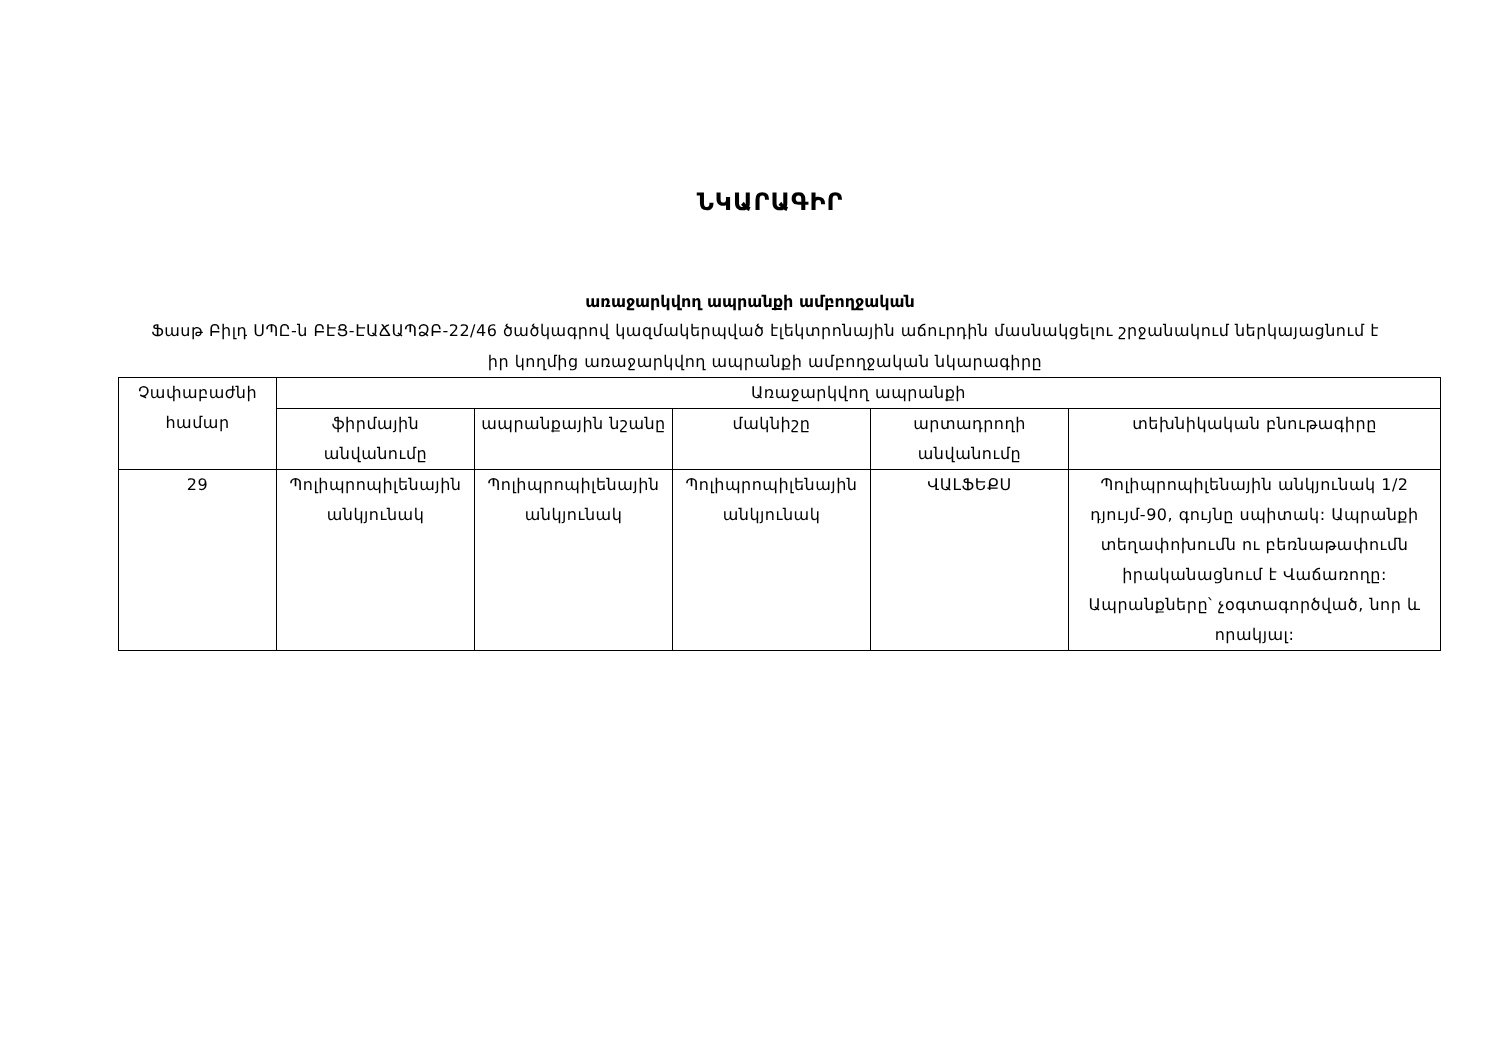ՆԿԱՐԱԳԻՐ
առաջարկվող ապրանքի ամբողջական
Ֆասթ Բիլդ ՍՊԸ-ն ԲԷՑ-ԷԱՃԱՊՁԲ-22/46 ծածկագրով կազմակերպված էլեկտրոնային աճուրդին մասնակցելու շրջանակում ներկայացնում է իր կողմից առաջարկվող ապրանքի ամբողջական նկարագիրը
| Չափաբաժնի համար | Առաջարկվող ապրանքի | | | | |
| --- | --- | --- | --- | --- | --- |
| | ֆիրմային անվանումը | ապրանքային նշանը | մակնիշը | արտադրողի անվանումը | տեխնիկական բնութագիրը |
| 29 | Պոլիպրոպիլենային անկյունակ | Պոլիպրոպիլենային անկյունակ | Պոլիպրոպիլենային անկյունակ | ՎԱԼՖԵՔՍ | Պոլիպրոպիլենային անկյունակ 1/2 դյույմ-90, գույնը սպիտակ: Ապրանքի տեղափոխումն ու բեռնաթափումն իրականացնում է Վաճառողը: Ապրանքները՝ չօգտագործված, նոր և որակյալ: |